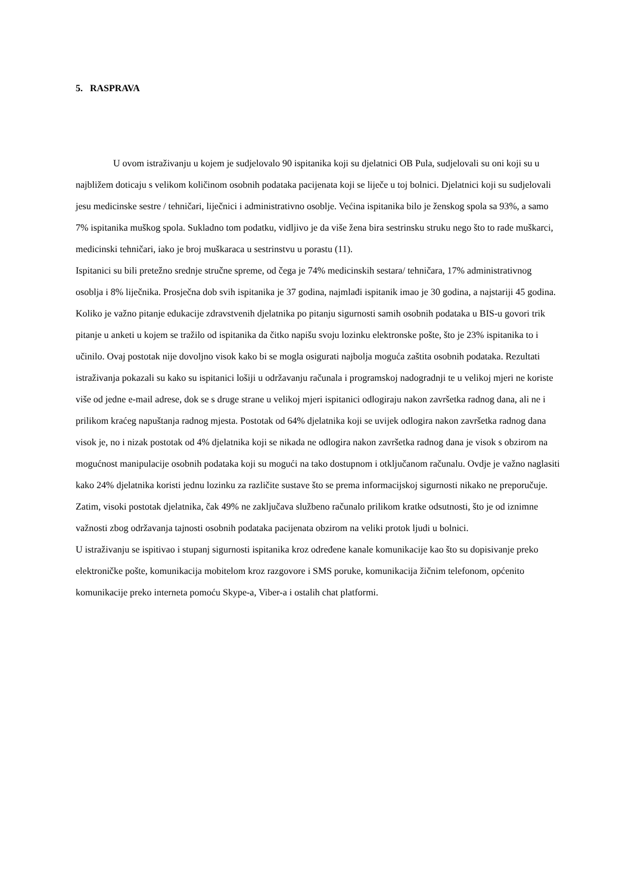5. RASPRAVA
U ovom istraživanju u kojem je sudjelovalo 90 ispitanika koji su djelatnici OB Pula, sudjelovali su oni koji su u najbližem doticaju s velikom količinom osobnih podataka pacijenata koji se liječe u toj bolnici. Djelatnici koji su sudjelovali jesu medicinske sestre / tehničari, liječnici i administrativno osoblje. Većina ispitanika bilo je ženskog spola sa 93%, a samo 7% ispitanika muškog spola. Sukladno tom podatku, vidljivo je da više žena bira sestrinsku struku nego što to rade muškarci, medicinski tehničari, iako je broj muškaraca u sestrinstvu u porastu (11).
Ispitanici su bili pretežno srednje stručne spreme, od čega je 74% medicinskih sestara/ tehničara, 17% administrativnog osoblja i 8% liječnika. Prosječna dob svih ispitanika je 37 godina, najmlađi ispitanik imao je 30 godina, a najstariji 45 godina.
Koliko je važno pitanje edukacije zdravstvenih djelatnika po pitanju sigurnosti samih osobnih podataka u BIS-u govori trik pitanje u anketi u kojem se tražilo od ispitanika da čitko napišu svoju lozinku elektronske pošte, što je 23% ispitanika to i učinilo. Ovaj postotak nije dovoljno visok kako bi se mogla osigurati najbolja moguća zaštita osobnih podataka. Rezultati istraživanja pokazali su kako su ispitanici lošiji u održavanju računala i programskoj nadogradnji te u velikoj mjeri ne koriste više od jedne e-mail adrese, dok se s druge strane u velikoj mjeri ispitanici odlogiraju nakon završetka radnog dana, ali ne i prilikom kraćeg napuštanja radnog mjesta. Postotak od 64% djelatnika koji se uvijek odlogira nakon završetka radnog dana visok je, no i nizak postotak od 4% djelatnika koji se nikada ne odlogira nakon završetka radnog dana je visok s obzirom na mogućnost manipulacije osobnih podataka koji su mogući na tako dostupnom i otključanom računalu. Ovdje je važno naglasiti kako 24% djelatnika koristi jednu lozinku za različite sustave što se prema informacijskoj sigurnosti nikako ne preporučuje.
Zatim, visoki postotak djelatnika, čak 49% ne zaključava službeno računalo prilikom kratke odsutnosti, što je od iznimne važnosti zbog održavanja tajnosti osobnih podataka pacijenata obzirom na veliki protok ljudi u bolnici.
U istraživanju se ispitivao i stupanj sigurnosti ispitanika kroz određene kanale komunikacije kao što su dopisivanje preko elektroničke pošte, komunikacija mobitelom kroz razgovore i SMS poruke, komunikacija žičnim telefonom, općenito komunikacije preko interneta pomoću Skype-a, Viber-a i ostalih chat platformi.